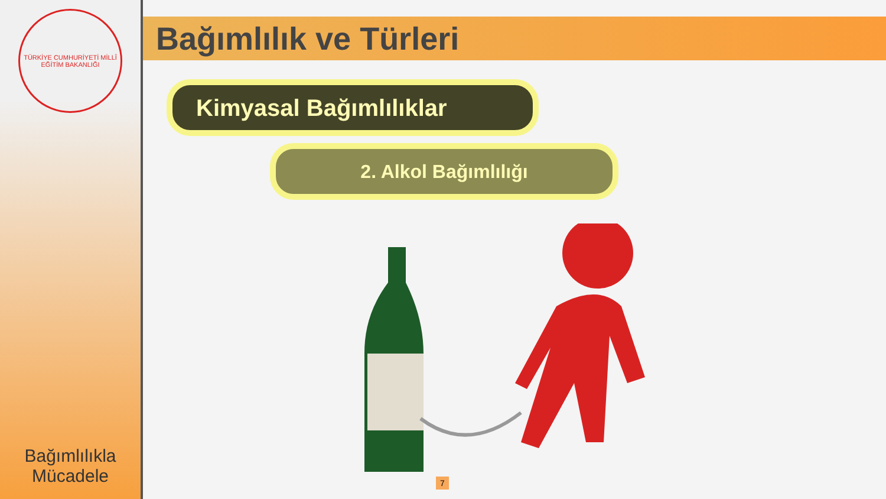TÜRKİYE CUMHURİYETİ MİLLÎ EĞİTİM BAKANLIĞI
Bağımlılıkla
Mücadele
Bağımlılık ve Türleri
Kimyasal Bağımlılıklar
2. Alkol Bağımlılığı
7